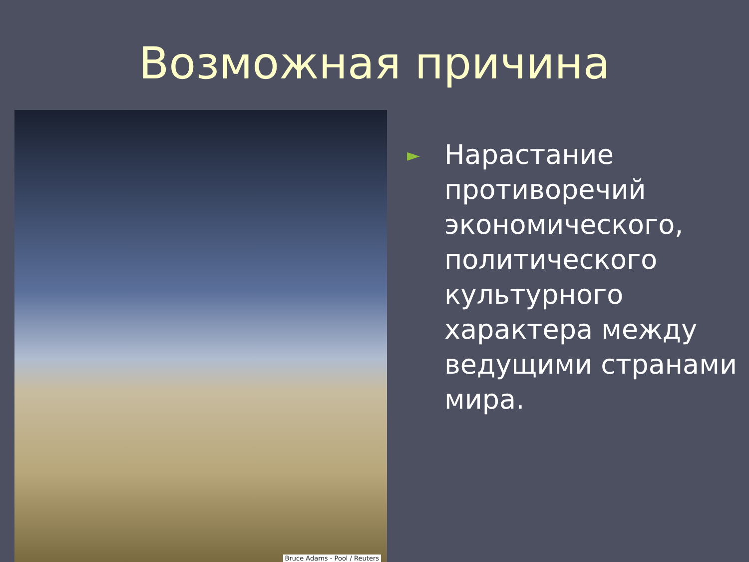Возможная причина
Bruce Adams - Pool / Reuters
►
Нарастание
противоречий
экономического,
политического
культурного
характера между
ведущими странами
мира.